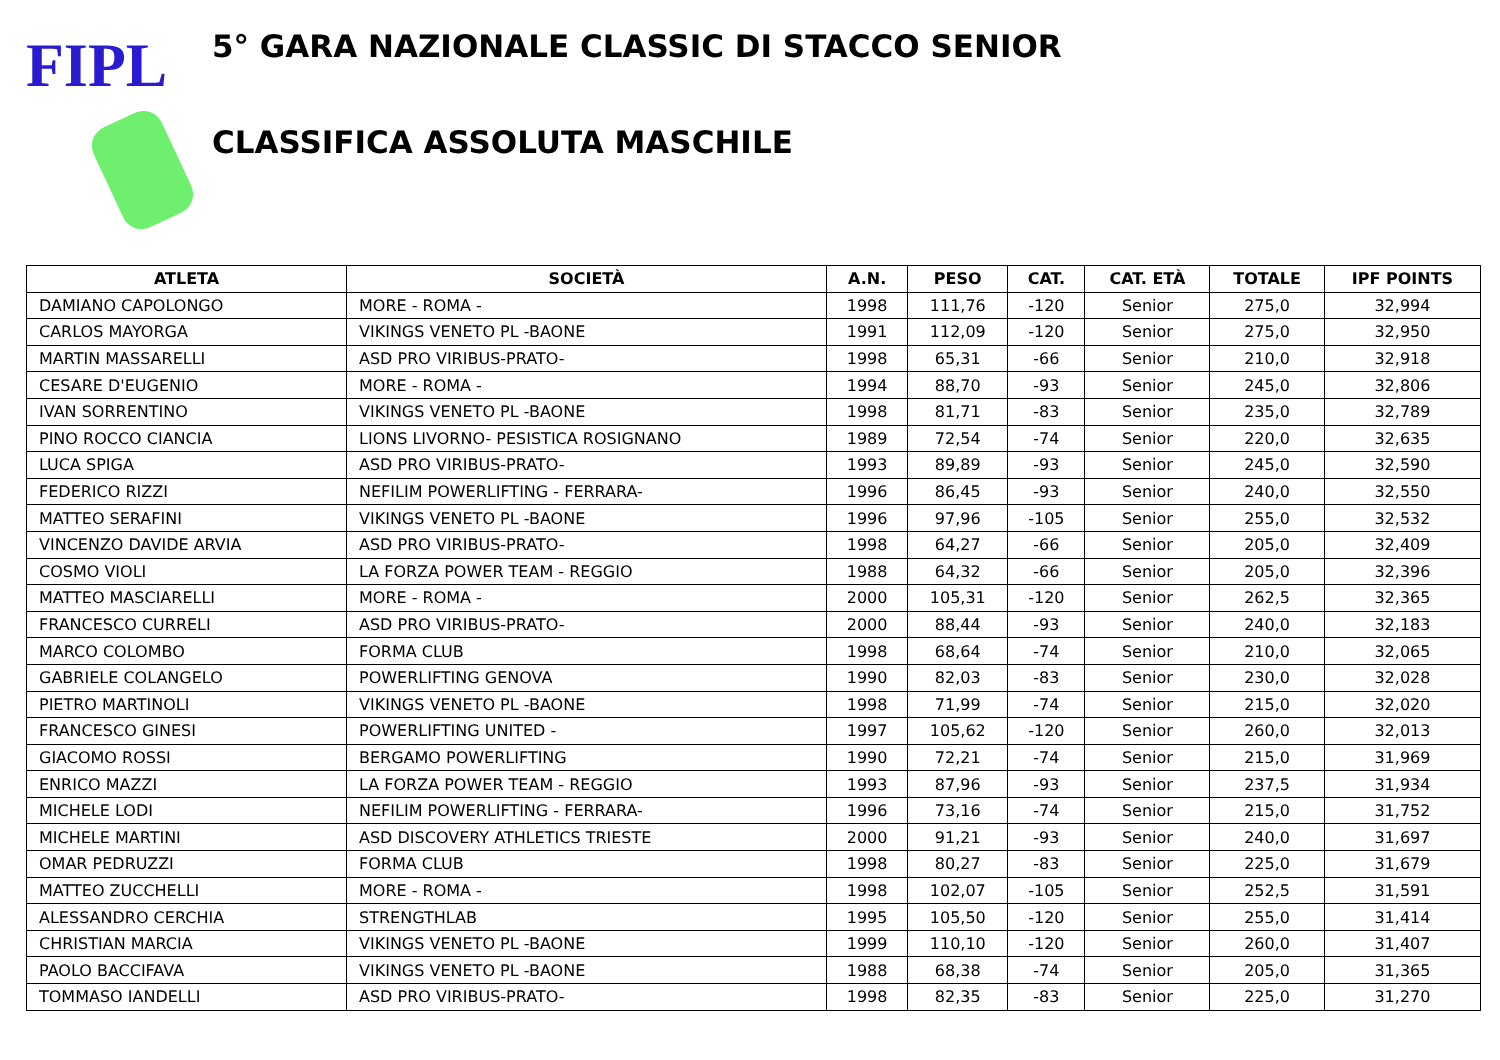FIPL
5° GARA NAZIONALE CLASSIC DI STACCO SENIOR
CLASSIFICA ASSOLUTA MASCHILE
| ATLETA | SOCIETÀ | A.N. | PESO | CAT. | CAT. ETÀ | TOTALE | IPF POINTS |
| --- | --- | --- | --- | --- | --- | --- | --- |
| DAMIANO CAPOLONGO | MORE - ROMA - | 1998 | 111,76 | -120 | Senior | 275,0 | 32,994 |
| CARLOS MAYORGA | VIKINGS VENETO PL -BAONE | 1991 | 112,09 | -120 | Senior | 275,0 | 32,950 |
| MARTIN MASSARELLI | ASD PRO VIRIBUS-PRATO- | 1998 | 65,31 | -66 | Senior | 210,0 | 32,918 |
| CESARE D'EUGENIO | MORE - ROMA - | 1994 | 88,70 | -93 | Senior | 245,0 | 32,806 |
| IVAN SORRENTINO | VIKINGS VENETO PL -BAONE | 1998 | 81,71 | -83 | Senior | 235,0 | 32,789 |
| PINO ROCCO CIANCIA | LIONS LIVORNO- PESISTICA ROSIGNANO | 1989 | 72,54 | -74 | Senior | 220,0 | 32,635 |
| LUCA SPIGA | ASD PRO VIRIBUS-PRATO- | 1993 | 89,89 | -93 | Senior | 245,0 | 32,590 |
| FEDERICO RIZZI | NEFILIM POWERLIFTING - FERRARA- | 1996 | 86,45 | -93 | Senior | 240,0 | 32,550 |
| MATTEO SERAFINI | VIKINGS VENETO PL -BAONE | 1996 | 97,96 | -105 | Senior | 255,0 | 32,532 |
| VINCENZO DAVIDE ARVIA | ASD PRO VIRIBUS-PRATO- | 1998 | 64,27 | -66 | Senior | 205,0 | 32,409 |
| COSMO VIOLI | LA FORZA POWER TEAM - REGGIO | 1988 | 64,32 | -66 | Senior | 205,0 | 32,396 |
| MATTEO MASCIARELLI | MORE - ROMA - | 2000 | 105,31 | -120 | Senior | 262,5 | 32,365 |
| FRANCESCO CURRELI | ASD PRO VIRIBUS-PRATO- | 2000 | 88,44 | -93 | Senior | 240,0 | 32,183 |
| MARCO COLOMBO | FORMA CLUB | 1998 | 68,64 | -74 | Senior | 210,0 | 32,065 |
| GABRIELE COLANGELO | POWERLIFTING GENOVA | 1990 | 82,03 | -83 | Senior | 230,0 | 32,028 |
| PIETRO MARTINOLI | VIKINGS VENETO PL -BAONE | 1998 | 71,99 | -74 | Senior | 215,0 | 32,020 |
| FRANCESCO GINESI | POWERLIFTING UNITED - | 1997 | 105,62 | -120 | Senior | 260,0 | 32,013 |
| GIACOMO ROSSI | BERGAMO POWERLIFTING | 1990 | 72,21 | -74 | Senior | 215,0 | 31,969 |
| ENRICO MAZZI | LA FORZA POWER TEAM - REGGIO | 1993 | 87,96 | -93 | Senior | 237,5 | 31,934 |
| MICHELE LODI | NEFILIM POWERLIFTING - FERRARA- | 1996 | 73,16 | -74 | Senior | 215,0 | 31,752 |
| MICHELE MARTINI | ASD DISCOVERY ATHLETICS TRIESTE | 2000 | 91,21 | -93 | Senior | 240,0 | 31,697 |
| OMAR PEDRUZZI | FORMA CLUB | 1998 | 80,27 | -83 | Senior | 225,0 | 31,679 |
| MATTEO ZUCCHELLI | MORE - ROMA - | 1998 | 102,07 | -105 | Senior | 252,5 | 31,591 |
| ALESSANDRO CERCHIA | STRENGTHLAB | 1995 | 105,50 | -120 | Senior | 255,0 | 31,414 |
| CHRISTIAN MARCIA | VIKINGS VENETO PL -BAONE | 1999 | 110,10 | -120 | Senior | 260,0 | 31,407 |
| PAOLO BACCIFAVA | VIKINGS VENETO PL -BAONE | 1988 | 68,38 | -74 | Senior | 205,0 | 31,365 |
| TOMMASO IANDELLI | ASD PRO VIRIBUS-PRATO- | 1998 | 82,35 | -83 | Senior | 225,0 | 31,270 |